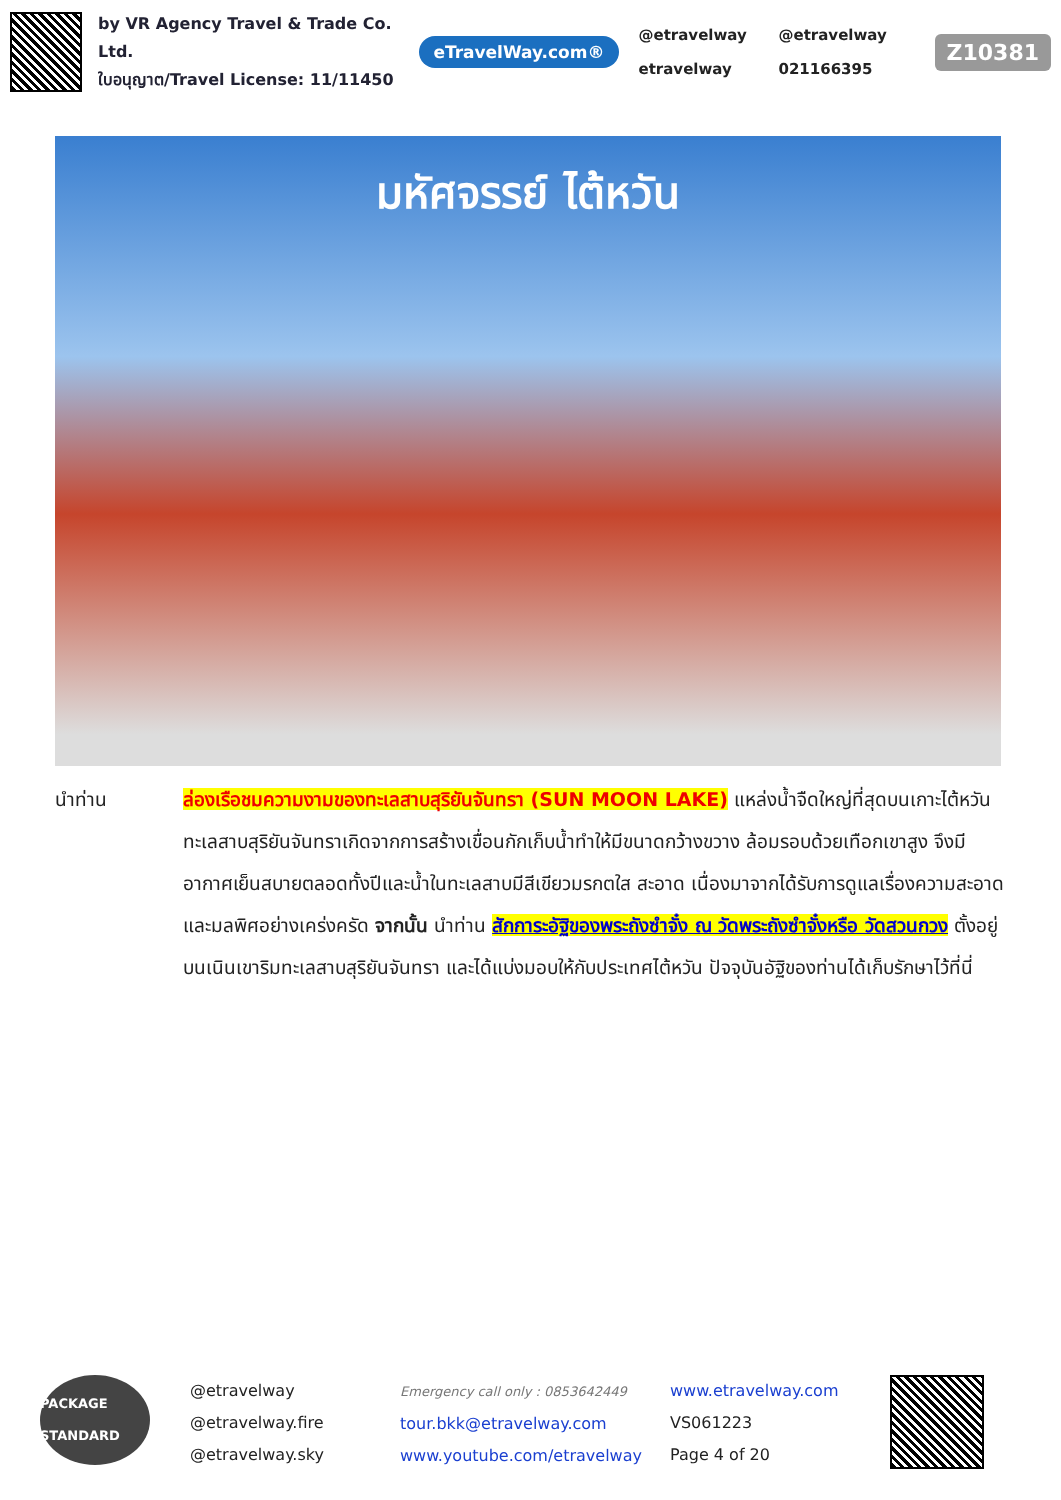by VR Agency Travel & Trade Co. Ltd.
ใบอนุญาต/Travel License: 11/11450
eTravelWay.com®
@etravelway @etravelway etravelway 021166395
Z10381
มหัศจรรย์ ไต้หวัน
นำท่าน ล่องเรือชมความงามของทะเลสาบสุริยันจันทรา (SUN MOON LAKE) แหล่งน้ำจืดใหญ่ที่สุดบนเกาะไต้หวัน ทะเลสาบสุริยันจันทราเกิดจากการสร้างเขื่อนกักเก็บน้ำทำให้มีขนาดกว้างขวาง ล้อมรอบด้วยเทือกเขาสูง จึงมีอากาศเย็นสบายตลอดทั้งปีและน้ำในทะเลสาบมีสีเขียวมรกตใส สะอาด เนื่องมาจากได้รับการดูแลเรื่องความสะอาดและมลพิศอย่างเคร่งครัด จากนั้น นำท่าน สักการะอัฐิของพระถังซำจั๋ง ณ วัดพระถังซำจั๋งหรือ วัดสวนกวง ตั้งอยู่บนเนินเขาริมทะเลสาบสุริยันจันทรา และได้แบ่งมอบให้กับประเทศไต้หวัน ปัจจุบันอัฐิของท่านได้เก็บรักษาไว้ที่นี่
PACKAGE STANDARD
@etravelway
@etravelway.fire
@etravelway.sky
Emergency call only : 0853642449
tour.bkk@etravelway.com
www.youtube.com/etravelway
www.etravelway.com
VS061223
Page 4 of 20